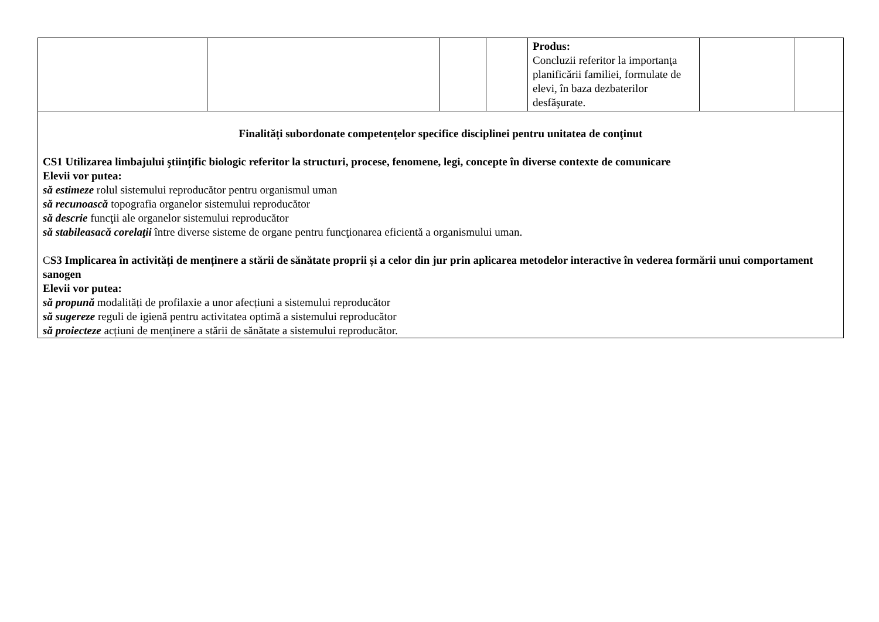| | | | | Produs: Concluzii referitor la importanţa planificării familiei, formulate de elevi, în baza dezbaterilor desfăşurate. | | |
| Finalități subordonate competențelor specifice disciplinei pentru unitatea de conţinut CS1 Utilizarea limbajului ştiinţific biologic referitor la structuri, procese, fenomene, legi, concepte în diverse contexte de comunicare Elevii vor putea: să estimeze rolul sistemului reproducător pentru organismul uman să recunoască topografia organelor sistemului reproducător să descrie funcţii ale organelor sistemului reproducător să stabileasacă corelaţii între diverse sisteme de organe pentru funcţionarea eficientă a organismului uman. C S3 Implicarea în activități de menținere a stării de sănătate proprii și a celor din jur prin aplicarea metodelor interactive în vederea formării unui comportament sanogen Elevii vor putea: să propună modalități de profilaxie a unor afecțiuni a sistemului reproducător să sugereze reguli de igienă pentru activitatea optimă a sistemului reproducător să proiecteze acțiuni de menținere a stării de sănătate a sistemului reproducător. | | | | | | |